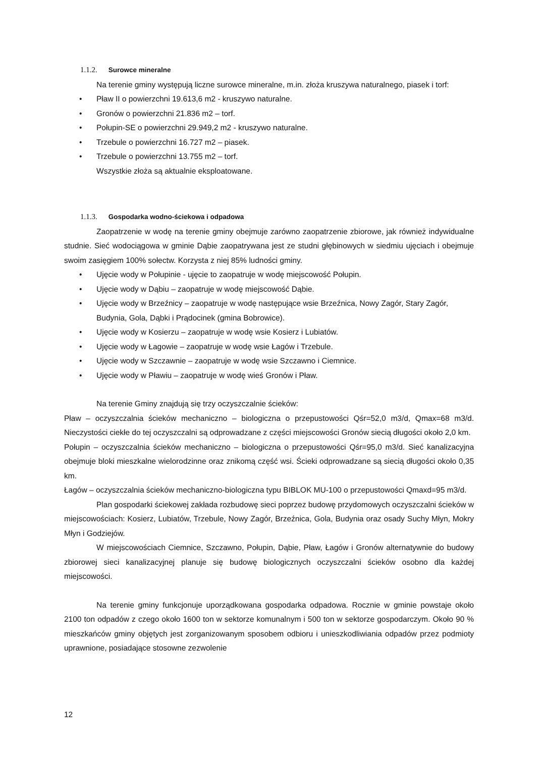1.1.2. Surowce mineralne
Na terenie gminy występują liczne surowce mineralne, m.in. złoża kruszywa naturalnego, piasek i torf:
• Pław II o powierzchni 19.613,6 m2 - kruszywo naturalne.
• Gronów o powierzchni 21.836 m2 – torf.
• Połupin-SE o powierzchni 29.949,2 m2 - kruszywo naturalne.
• Trzebule o powierzchni 16.727 m2 – piasek.
• Trzebule o powierzchni 13.755 m2 – torf.
Wszystkie złoża są aktualnie eksploatowane.
1.1.3. Gospodarka wodno-ściekowa i odpadowa
Zaopatrzenie w wodę na terenie gminy obejmuje zarówno zaopatrzenie zbiorowe, jak również indywidualne studnie. Sieć wodociągowa w gminie Dąbie zaopatrywana jest ze studni głębinowych w siedmiu ujęciach i obejmuje swoim zasięgiem 100% sołectw. Korzysta z niej 85% ludności gminy.
• Ujęcie wody w Połupinie - ujęcie to zaopatruje w wodę miejscowość Połupin.
• Ujęcie wody w Dąbiu – zaopatruje w wodę miejscowość Dąbie.
• Ujęcie wody w Brzeźnicy – zaopatruje w wodę następujące wsie Brzeźnica, Nowy Zagór, Stary Zagór, Budynia, Gola, Dąbki i Prądocinek (gmina Bobrowice).
• Ujęcie wody w Kosierzu – zaopatruje w wodę wsie Kosierz i Lubiatów.
• Ujęcie wody w Łagowie – zaopatruje w wodę wsie Łagów i Trzebule.
• Ujęcie wody w Szczawnie – zaopatruje w wodę wsie Szczawno i Ciemnice.
• Ujęcie wody w Pławiu – zaopatruje w wodę wieś Gronów i Pław.
Na terenie Gminy znajdują się trzy oczyszczalnie ścieków:
Pław – oczyszczalnia ścieków mechaniczno – biologiczna o przepustowości Qśr=52,0 m3/d, Qmax=68 m3/d. Nieczystości ciekłe do tej oczyszczalni są odprowadzane z części miejscowości Gronów siecią długości około 2,0 km.
Połupin – oczyszczalnia ścieków mechaniczno – biologiczna o przepustowości Qśr=95,0 m3/d. Sieć kanalizacyjna obejmuje bloki mieszkalne wielorodzinne oraz znikomą część wsi. Ścieki odprowadzane są siecią długości około 0,35 km.
Łagów – oczyszczalnia ścieków mechaniczno-biologiczna typu BIBLOK MU-100 o przepustowości Qmaxd=95 m3/d.
Plan gospodarki ściekowej zakłada rozbudowę sieci poprzez budowę przydomowych oczyszczalni ścieków w miejscowościach: Kosierz, Lubiatów, Trzebule, Nowy Zagór, Brzeźnica, Gola, Budynia oraz osady Suchy Młyn, Mokry Młyn i Godziejów.
W miejscowościach Ciemnice, Szczawno, Połupin, Dąbie, Pław, Łagów i Gronów alternatywnie do budowy zbiorowej sieci kanalizacyjnej planuje się budowę biologicznych oczyszczalni ścieków osobno dla każdej miejscowości.
Na terenie gminy funkcjonuje uporządkowana gospodarka odpadowa. Rocznie w gminie powstaje około 2100 ton odpadów z czego około 1600 ton w sektorze komunalnym i 500 ton w sektorze gospodarczym. Około 90 % mieszkańców gminy objętych jest zorganizowanym sposobem odbioru i unieszkodliwiania odpadów przez podmioty uprawnione, posiadające stosowne zezwolenie
12